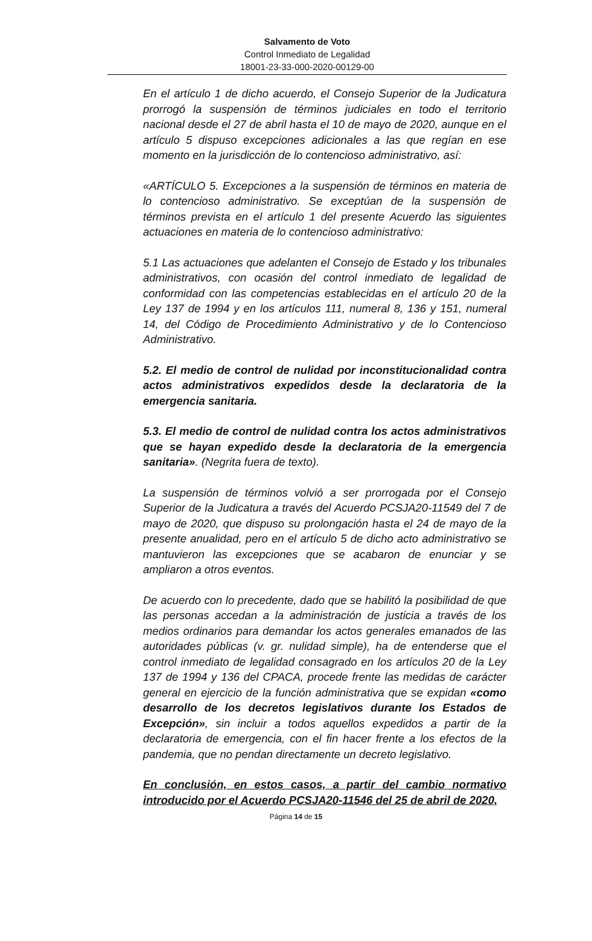Salvamento de Voto
Control Inmediato de Legalidad
18001-23-33-000-2020-00129-00
En el artículo 1 de dicho acuerdo, el Consejo Superior de la Judicatura prorrogó la suspensión de términos judiciales en todo el territorio nacional desde el 27 de abril hasta el 10 de mayo de 2020, aunque en el artículo 5 dispuso excepciones adicionales a las que regían en ese momento en la jurisdicción de lo contencioso administrativo, así:
«ARTÍCULO 5. Excepciones a la suspensión de términos en materia de lo contencioso administrativo. Se exceptúan de la suspensión de términos prevista en el artículo 1 del presente Acuerdo las siguientes actuaciones en materia de lo contencioso administrativo:
5.1 Las actuaciones que adelanten el Consejo de Estado y los tribunales administrativos, con ocasión del control inmediato de legalidad de conformidad con las competencias establecidas en el artículo 20 de la Ley 137 de 1994 y en los artículos 111, numeral 8, 136 y 151, numeral 14, del Código de Procedimiento Administrativo y de lo Contencioso Administrativo.
5.2. El medio de control de nulidad por inconstitucionalidad contra actos administrativos expedidos desde la declaratoria de la emergencia sanitaria.
5.3. El medio de control de nulidad contra los actos administrativos que se hayan expedido desde la declaratoria de la emergencia sanitaria». (Negrita fuera de texto).
La suspensión de términos volvió a ser prorrogada por el Consejo Superior de la Judicatura a través del Acuerdo PCSJA20-11549 del 7 de mayo de 2020, que dispuso su prolongación hasta el 24 de mayo de la presente anualidad, pero en el artículo 5 de dicho acto administrativo se mantuvieron las excepciones que se acabaron de enunciar y se ampliaron a otros eventos.
De acuerdo con lo precedente, dado que se habilitó la posibilidad de que las personas accedan a la administración de justicia a través de los medios ordinarios para demandar los actos generales emanados de las autoridades públicas (v. gr. nulidad simple), ha de entenderse que el control inmediato de legalidad consagrado en los artículos 20 de la Ley 137 de 1994 y 136 del CPACA, procede frente las medidas de carácter general en ejercicio de la función administrativa que se expidan «como desarrollo de los decretos legislativos durante los Estados de Excepción», sin incluir a todos aquellos expedidos a partir de la declaratoria de emergencia, con el fin hacer frente a los efectos de la pandemia, que no pendan directamente un decreto legislativo.
En conclusión, en estos casos, a partir del cambio normativo introducido por el Acuerdo PCSJA20-11546 del 25 de abril de 2020,
Página 14 de 15